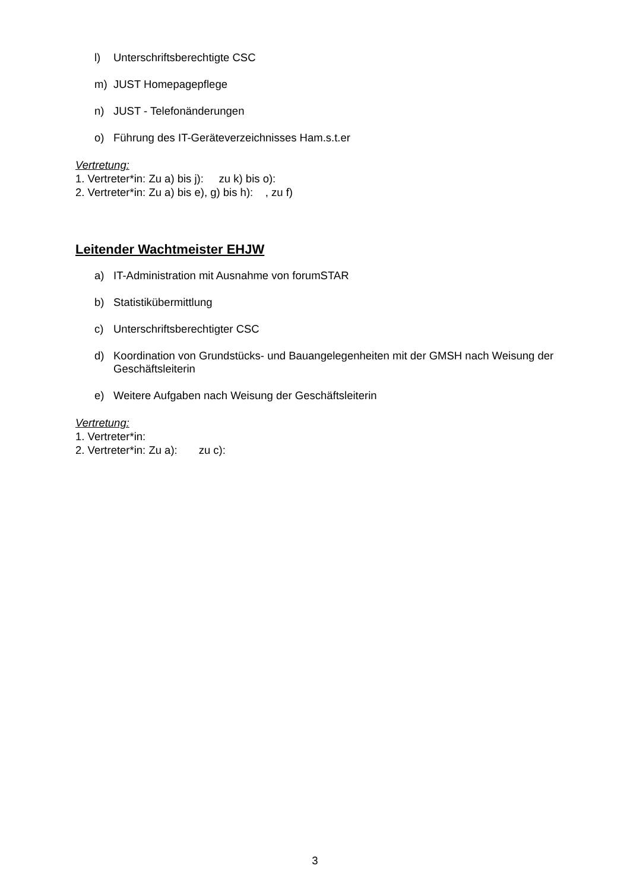l) Unterschriftsberechtigte CSC
m) JUST Homepagepflege
n) JUST - Telefonänderungen
o) Führung des IT-Geräteverzeichnisses Ham.s.t.er
Vertretung:
1. Vertreter*in: Zu a) bis j): zu k) bis o):
2. Vertreter*in: Zu a) bis e), g) bis h): , zu f)
Leitender Wachtmeister EHJW
a) IT-Administration mit Ausnahme von forumSTAR
b) Statistikübermittlung
c) Unterschriftsberechtigter CSC
d) Koordination von Grundstücks- und Bauangelegenheiten mit der GMSH nach Weisung der Geschäftsleiterin
e) Weitere Aufgaben nach Weisung der Geschäftsleiterin
Vertretung:
1. Vertreter*in:
2. Vertreter*in: Zu a): zu c):
3